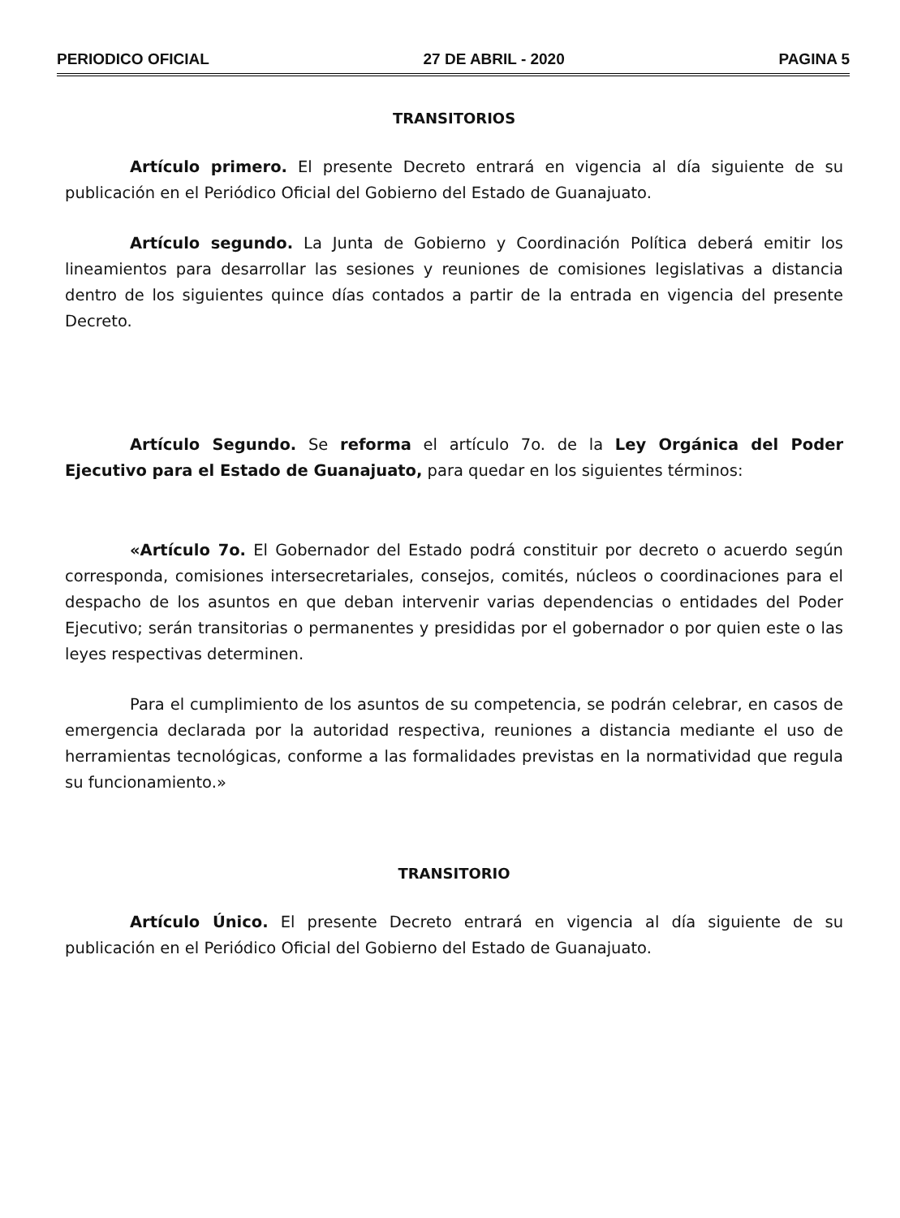PERIODICO OFICIAL 27 DE ABRIL - 2020 PAGINA 5
TRANSITORIOS
Artículo primero. El presente Decreto entrará en vigencia al día siguiente de su publicación en el Periódico Oficial del Gobierno del Estado de Guanajuato.
Artículo segundo. La Junta de Gobierno y Coordinación Política deberá emitir los lineamientos para desarrollar las sesiones y reuniones de comisiones legislativas a distancia dentro de los siguientes quince días contados a partir de la entrada en vigencia del presente Decreto.
Artículo Segundo. Se reforma el artículo 7o. de la Ley Orgánica del Poder Ejecutivo para el Estado de Guanajuato, para quedar en los siguientes términos:
«Artículo 7o. El Gobernador del Estado podrá constituir por decreto o acuerdo según corresponda, comisiones intersecretariales, consejos, comités, núcleos o coordinaciones para el despacho de los asuntos en que deban intervenir varias dependencias o entidades del Poder Ejecutivo; serán transitorias o permanentes y presididas por el gobernador o por quien este o las leyes respectivas determinen.
Para el cumplimiento de los asuntos de su competencia, se podrán celebrar, en casos de emergencia declarada por la autoridad respectiva, reuniones a distancia mediante el uso de herramientas tecnológicas, conforme a las formalidades previstas en la normatividad que regula su funcionamiento.»
TRANSITORIO
Artículo Único. El presente Decreto entrará en vigencia al día siguiente de su publicación en el Periódico Oficial del Gobierno del Estado de Guanajuato.